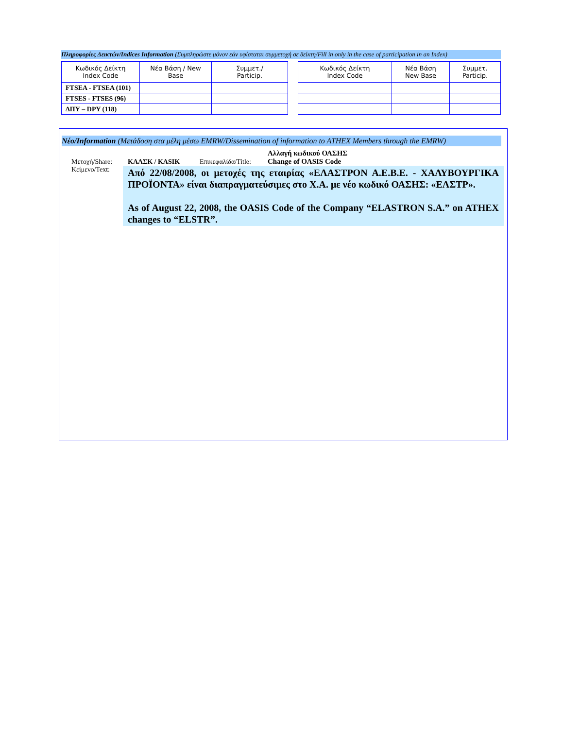Πληροφορίες Δεικτών/Indices Information (Συμπληρώστε μόνον εάν υφίσταται συμμετοχή σε δείκτη/Fill in only in the case of participation in an Index)
| Κωδικός Δείκτη Index Code | Νέα Βάση / New Base | Συμμετ./ Particip. |
| --- | --- | --- |
| FTSEA - FTSEA (101) | | |
| FTSES - FTSES (96) | | |
| ΔΠΥ – DPY (118) | | |
| Κωδικός Δείκτη Index Code | Νέα Βάση New Base | Συμμετ. Particip. |
| --- | --- | --- |
Νέο/Information (Μετάδοση στα μέλη μέσω EMRW/Dissemination of information to ATHEX Members through the EMRW)
Μετοχή/Share: ΚΑΛΣΚ / KASIK Επικεφαλίδα/Title: Αλλαγή κωδικού ΟΑΣΗΣ
Change of OASIS Code
Κείμενο/Text:
Από 22/08/2008, οι μετοχές της εταιρίας «ΕΛΑΣΤΡΟΝ Α.Ε.Β.Ε. - ΧΑΛΥΒΟΥΡΓΙΚΑ ΠΡΟΪΟΝΤΑ» είναι διαπραγματεύσιμες στο Χ.Α. με νέο κωδικό ΟΑΣΗΣ: «ΕΛΣΤΡ».
As of August 22, 2008, the OASIS Code of the Company “ELASTRON S.A.” on ATHEX changes to “ELSTR”.